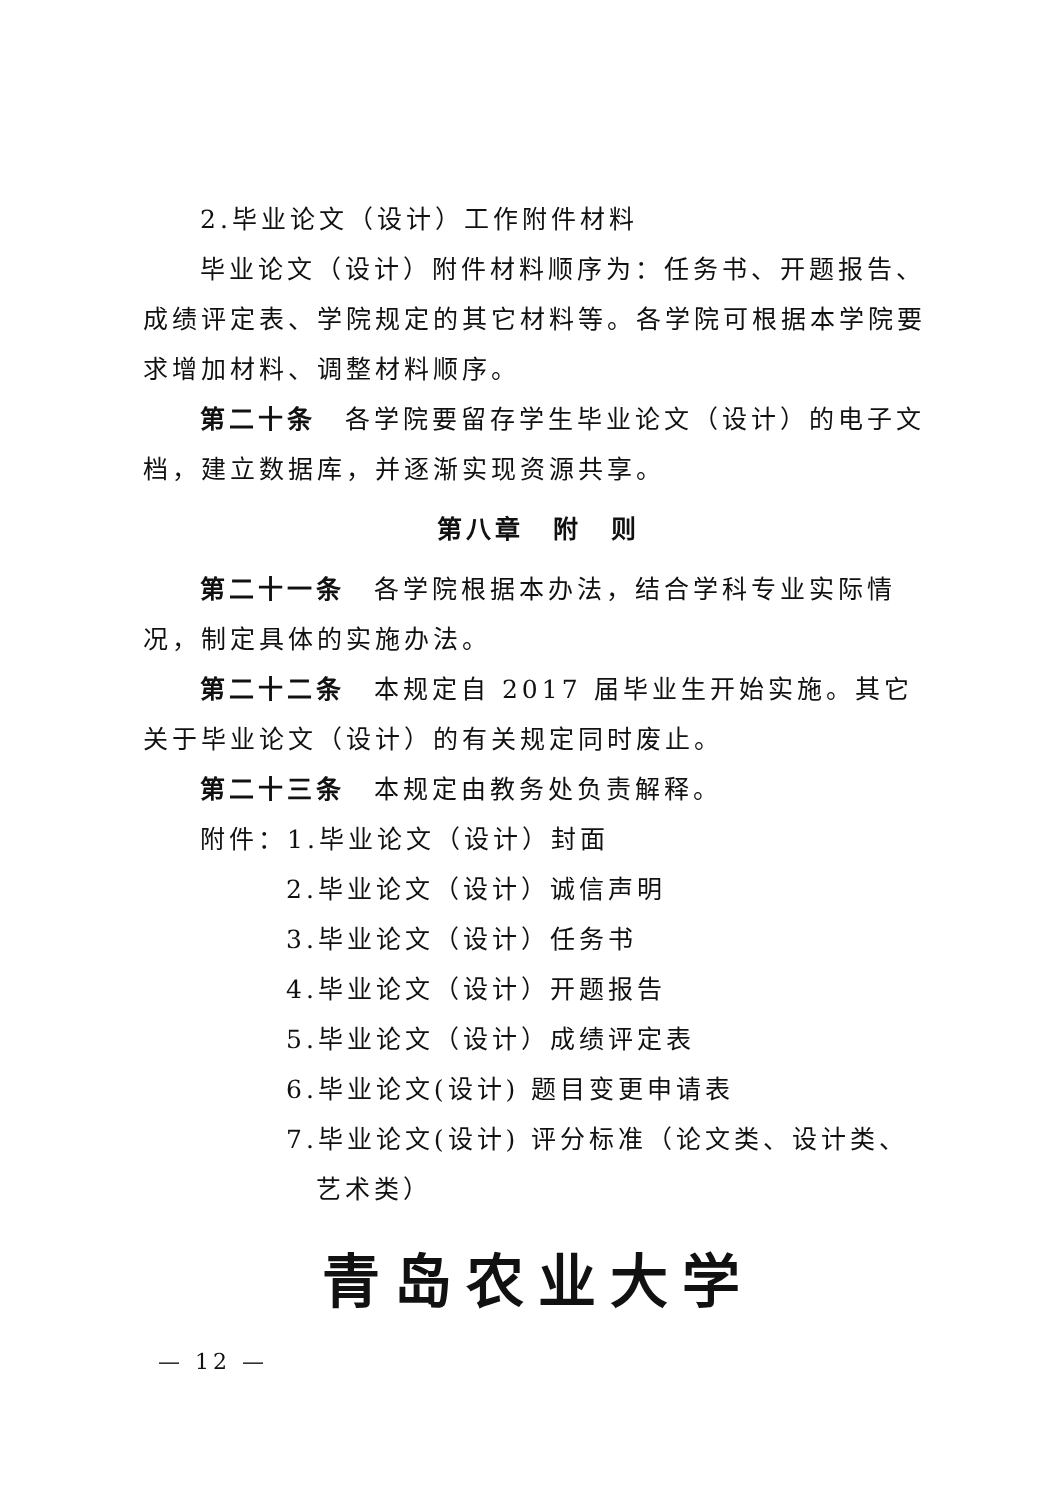2.毕业论文（设计）工作附件材料
毕业论文（设计）附件材料顺序为：任务书、开题报告、成绩评定表、学院规定的其它材料等。各学院可根据本学院要求增加材料、调整材料顺序。
第二十条　各学院要留存学生毕业论文（设计）的电子文档，建立数据库，并逐渐实现资源共享。
第八章　附　则
第二十一条　各学院根据本办法，结合学科专业实际情况，制定具体的实施办法。
第二十二条　本规定自 2017 届毕业生开始实施。其它关于毕业论文（设计）的有关规定同时废止。
第二十三条　本规定由教务处负责解释。
附件：1.毕业论文（设计）封面
2.毕业论文（设计）诚信声明
3.毕业论文（设计）任务书
4.毕业论文（设计）开题报告
5.毕业论文（设计）成绩评定表
6.毕业论文(设计) 题目变更申请表
7.毕业论文(设计) 评分标准（论文类、设计类、
艺术类）
青岛农业大学
— 12 —